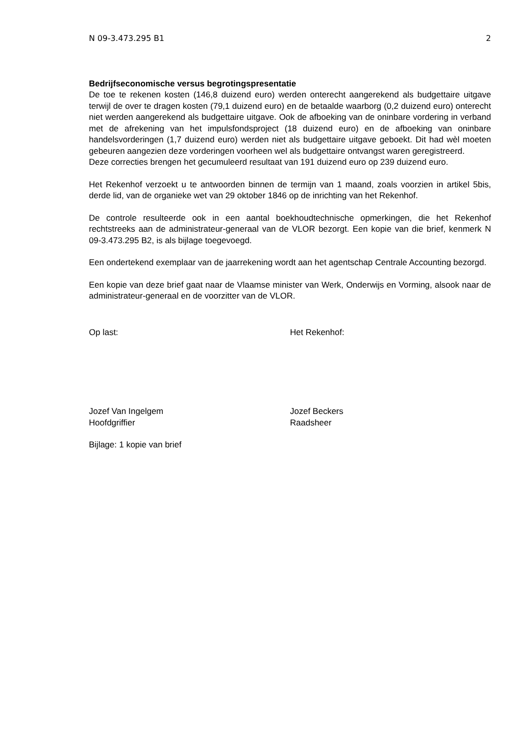N 09-3.473.295 B1 2
Bedrijfseconomische versus begrotingspresentatie
De toe te rekenen kosten (146,8 duizend euro) werden onterecht aangerekend als budgettaire uitgave terwijl de over te dragen kosten (79,1 duizend euro) en de betaalde waarborg (0,2 duizend euro) onterecht niet werden aangerekend als budgettaire uitgave. Ook de afboeking van de oninbare vordering in verband met de afrekening van het impulsfondsproject (18 duizend euro) en de afboeking van oninbare handelsvorderingen (1,7 duizend euro) werden niet als budgettaire uitgave geboekt. Dit had wèl moeten gebeuren aangezien deze vorderingen voorheen wel als budgettaire ontvangst waren geregistreerd.
Deze correcties brengen het gecumuleerd resultaat van 191 duizend euro op 239 duizend euro.
Het Rekenhof verzoekt u te antwoorden binnen de termijn van 1 maand, zoals voorzien in artikel 5bis, derde lid, van de organieke wet van 29 oktober 1846 op de inrichting van het Rekenhof.
De controle resulteerde ook in een aantal boekhoudtechnische opmerkingen, die het Rekenhof rechtstreeks aan de administrateur-generaal van de VLOR bezorgt. Een kopie van die brief, kenmerk N 09-3.473.295 B2, is als bijlage toegevoegd.
Een ondertekend exemplaar van de jaarrekening wordt aan het agentschap Centrale Accounting bezorgd.
Een kopie van deze brief gaat naar de Vlaamse minister van Werk, Onderwijs en Vorming, alsook naar de administrateur-generaal en de voorzitter van de VLOR.
Op last: Het Rekenhof:
Jozef Van Ingelgem
Hoofdgriffier
Jozef Beckers
Raadsheer
Bijlage: 1 kopie van brief